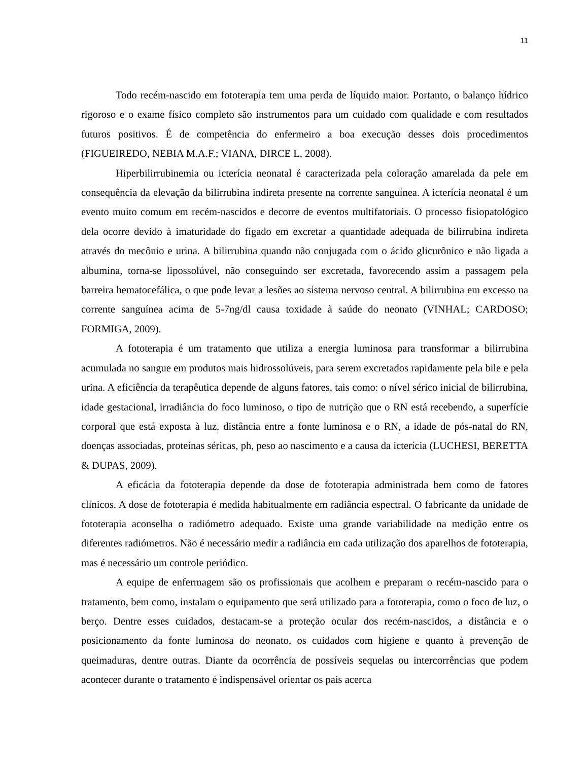11
Todo recém-nascido em fototerapia tem uma perda de líquido maior. Portanto, o balanço hídrico rigoroso e o exame físico completo são instrumentos para um cuidado com qualidade e com resultados futuros positivos. É de competência do enfermeiro a boa execução desses dois procedimentos (FIGUEIREDO, NEBIA M.A.F.; VIANA, DIRCE L, 2008).
Hiperbilirrubinemia ou icterícia neonatal é caracterizada pela coloração amarelada da pele em consequência da elevação da bilirrubina indireta presente na corrente sanguínea. A icterícia neonatal é um evento muito comum em recém-nascidos e decorre de eventos multifatoriais. O processo fisiopatológico dela ocorre devido à imaturidade do fígado em excretar a quantidade adequada de bilirrubina indireta através do mecônio e urina. A bilirrubina quando não conjugada com o ácido glicurônico e não ligada a albumina, torna-se lipossolúvel, não conseguindo ser excretada, favorecendo assim a passagem pela barreira hematocefálica, o que pode levar a lesões ao sistema nervoso central. A bilirrubina em excesso na corrente sanguínea acima de 5-7ng/dl causa toxidade à saúde do neonato (VINHAL; CARDOSO; FORMIGA, 2009).
A fototerapia é um tratamento que utiliza a energia luminosa para transformar a bilirrubina acumulada no sangue em produtos mais hidrossolúveis, para serem excretados rapidamente pela bile e pela urina. A eficiência da terapêutica depende de alguns fatores, tais como: o nível sérico inicial de bilirrubina, idade gestacional, irradiância do foco luminoso, o tipo de nutrição que o RN está recebendo, a superfície corporal que está exposta à luz, distância entre a fonte luminosa e o RN, a idade de pós-natal do RN, doenças associadas, proteínas séricas, ph, peso ao nascimento e a causa da icterícia (LUCHESI, BERETTA & DUPAS, 2009).
A eficácia da fototerapia depende da dose de fototerapia administrada bem como de fatores clínicos. A dose de fototerapia é medida habitualmente em radiância espectral. O fabricante da unidade de fototerapia aconselha o radiómetro adequado. Existe uma grande variabilidade na medição entre os diferentes radiómetros. Não é necessário medir a radiância em cada utilização dos aparelhos de fototerapia, mas é necessário um controle periódico.
A equipe de enfermagem são os profissionais que acolhem e preparam o recém-nascido para o tratamento, bem como, instalam o equipamento que será utilizado para a fototerapia, como o foco de luz, o berço. Dentre esses cuidados, destacam-se a proteção ocular dos recém-nascidos, a distância e o posicionamento da fonte luminosa do neonato, os cuidados com higiene e quanto à prevenção de queimaduras, dentre outras. Diante da ocorrência de possíveis sequelas ou intercorrências que podem acontecer durante o tratamento é indispensável orientar os pais acerca